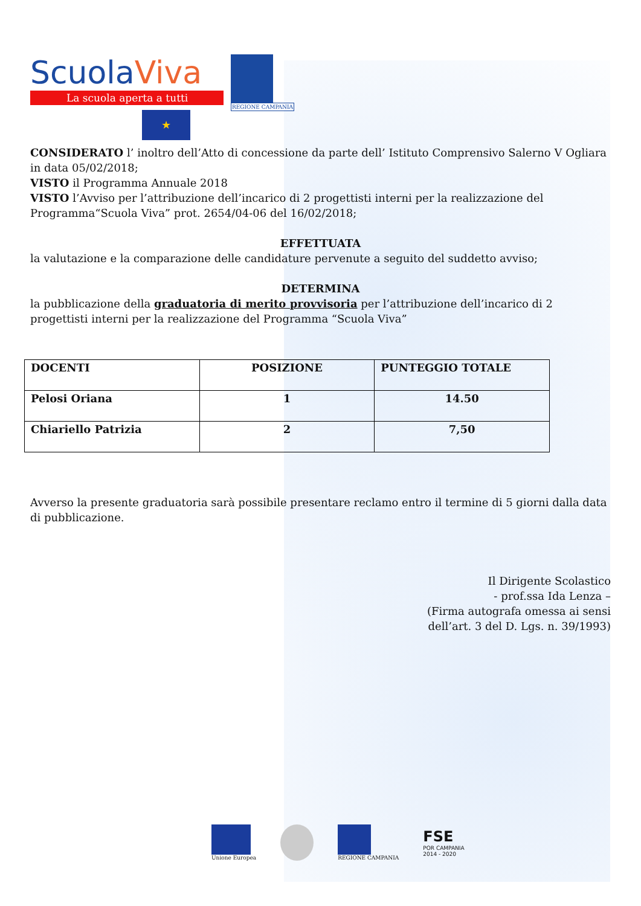ScuolaViva
La scuola aperta a tutti
★
REGIONE CAMPANIA
CONSIDERATO l’ inoltro dell’Atto di concessione da parte dell’ Istituto Comprensivo Salerno V Ogliara in data 05/02/2018;
VISTO il Programma Annuale 2018
VISTO l’Avviso per l’attribuzione dell’incarico di 2 progettisti interni per la realizzazione del Programma“Scuola Viva” prot. 2654/04-06 del 16/02/2018;
EFFETTUATA
la valutazione e la comparazione delle candidature pervenute a seguito del suddetto avviso;
DETERMINA
la pubblicazione della graduatoria di merito provvisoria per l’attribuzione dell’incarico di 2 progettisti interni per la realizzazione del Programma “Scuola Viva”
| DOCENTI | POSIZIONE | PUNTEGGIO TOTALE |
| --- | --- | --- |
| Pelosi Oriana | 1 | 14.50 |
| Chiariello Patrizia | 2 | 7,50 |
Avverso la presente graduatoria sarà possibile presentare reclamo entro il termine di 5 giorni dalla data di pubblicazione.
Il Dirigente Scolastico
- prof.ssa Ida Lenza –
(Firma autografa omessa ai sensi
dell’art. 3 del D. Lgs. n. 39/1993)
Unione Europea REGIONE CAMPANIA
FSE
POR CAMPANIA
2014 - 2020